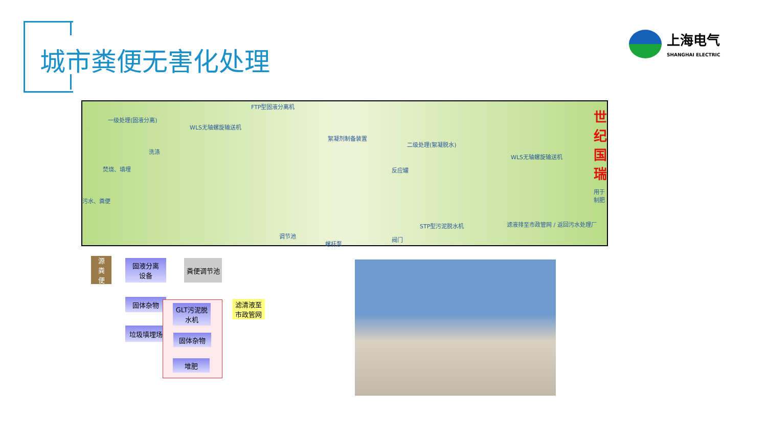城市粪便无害化处理
上海电气
SHANGHAI ELECTRIC
FTP型固液分离机
世 纪 国 瑞 一级处理(固液分离)
WLS无轴螺旋输送机
絮凝剂制备装置
二级处理(絮凝脱水)
WLS无轴螺旋输送机
洗涤
焚烧、填埋
污水、粪便
反应罐
用于制肥
STP型污泥脱水机
调节池
螺杆泵
阀门
滤液排至市政管网 / 返回污水处理厂
源
粪
便
固液分离
设备
粪便调节池
固体杂物
垃圾填埋场
GLT污泥脱
水机
固体杂物
堆肥
滤清液至
市政管网